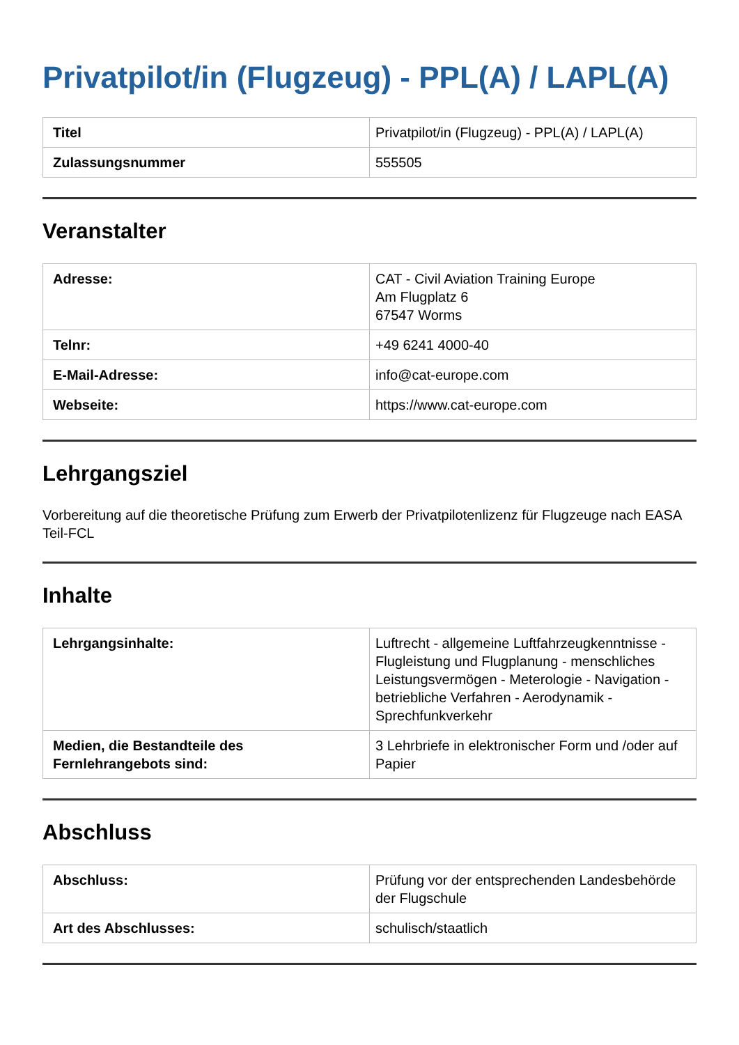Privatpilot/in (Flugzeug) - PPL(A) / LAPL(A)
| Titel | Privatpilot/in (Flugzeug) - PPL(A) / LAPL(A) |
| Zulassungsnummer | 555505 |
Veranstalter
| Adresse: | CAT - Civil Aviation Training Europe Am Flugplatz 6 67547 Worms |
| Telnr: | +49 6241 4000-40 |
| E-Mail-Adresse: | info@cat-europe.com |
| Webseite: | https://www.cat-europe.com |
Lehrgangsziel
Vorbereitung auf die theoretische Prüfung zum Erwerb der Privatpilotenlizenz für Flugzeuge nach EASA Teil-FCL
Inhalte
| Lehrgangsinhalte: | Luftrecht - allgemeine Luftfahrzeugkenntnisse - Flugleistung und Flugplanung - menschliches Leistungsvermögen - Meterologie - Navigation - betriebliche Verfahren - Aerodynamik - Sprechfunkverkehr |
| Medien, die Bestandteile des Fernlehrangebots sind: | 3 Lehrbriefe in elektronischer Form und /oder auf Papier |
Abschluss
| Abschluss: | Prüfung vor der entsprechenden Landesbehörde der Flugschule |
| Art des Abschlusses: | schulisch/staatlich |